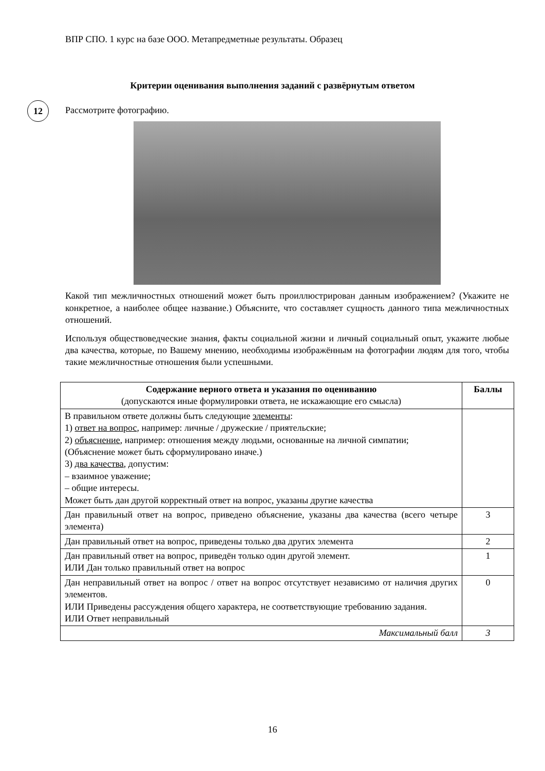ВПР СПО. 1 курс на базе ООО. Метапредметные результаты. Образец
Критерии оценивания выполнения заданий с развёрнутым ответом
12
Рассмотрите фотографию.
Какой тип межличностных отношений может быть проиллюстрирован данным изображением? (Укажите не конкретное, а наиболее общее название.) Объясните, что составляет сущность данного типа межличностных отношений.
Используя обществоведческие знания, факты социальной жизни и личный социальный опыт, укажите любые два качества, которые, по Вашему мнению, необходимы изображённым на фотографии людям для того, чтобы такие межличностные отношения были успешными.
| Содержание верного ответа и указания по оцениванию (допускаются иные формулировки ответа, не искажающие его смысла) | Баллы |
| --- | --- |
| В правильном ответе должны быть следующие элементы : 1) ответ на вопрос , например: личные / дружеские / приятельские; 2) объяснение , например: отношения между людьми, основанные на личной симпатии; (Объяснение может быть сформулировано иначе.) 3) два качества , допустим: – взаимное уважение; – общие интересы. Может быть дан другой корректный ответ на вопрос, указаны другие качества | |
| Дан правильный ответ на вопрос, приведено объяснение, указаны два качества (всего четыре элемента) | 3 |
| Дан правильный ответ на вопрос, приведены только два других элемента | 2 |
| Дан правильный ответ на вопрос, приведён только один другой элемент. ИЛИ Дан только правильный ответ на вопрос | 1 |
| Дан неправильный ответ на вопрос / ответ на вопрос отсутствует независимо от наличия других элементов. ИЛИ Приведены рассуждения общего характера, не соответствующие требованию задания. ИЛИ Ответ неправильный | 0 |
| Максимальный балл | 3 |
16